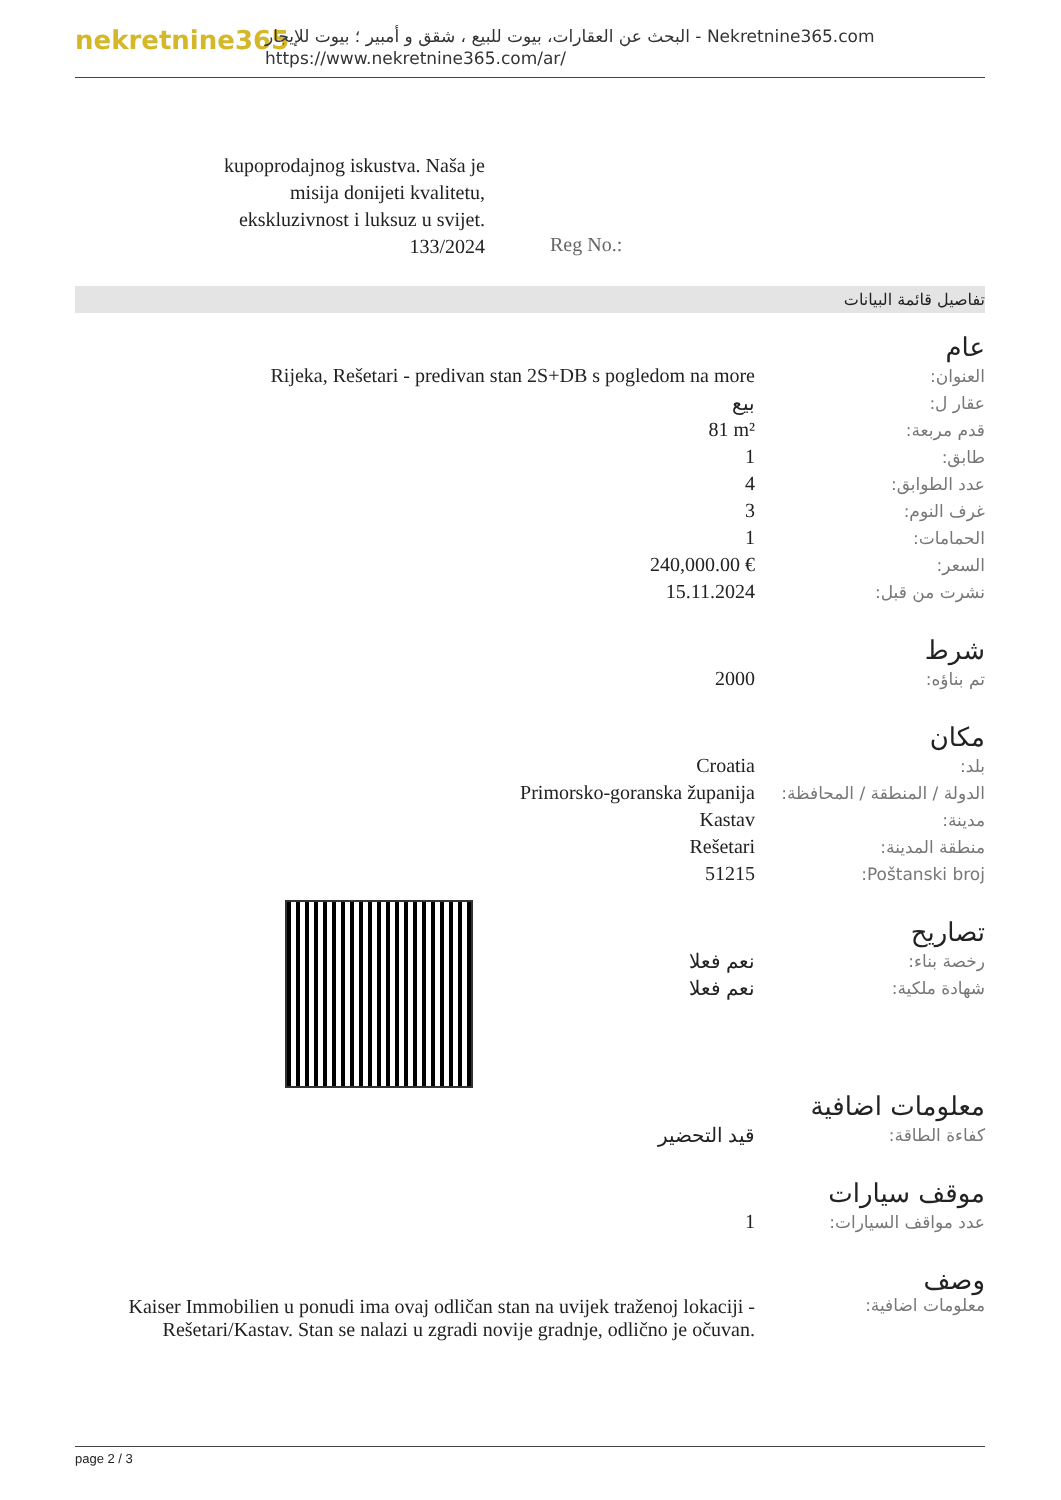nekretnine365
البحث عن العقارات، بيوت للبيع ، شقق و أمبير ؛ بيوت للإيجار - Nekretnine365.com
https://www.nekretnine365.com/ar/
kupoprodajnog iskustva. Naša je misija donijeti kvalitetu, ekskluzivnost i luksuz u svijet.
133/2024
Reg No.:
تفاصيل قائمة البيانات
عام
| العنوان: | Rijeka, Rešetari - predivan stan 2S+DB s pogledom na more |
| عقار ل: | بيع |
| قدم مربعة: | 81 m² |
| طابق: | 1 |
| عدد الطوابق: | 4 |
| غرف النوم: | 3 |
| الحمامات: | 1 |
| السعر: | 240,000.00 € |
| نشرت من قبل: | 15.11.2024 |
شرط
| تم بناؤه: | 2000 |
مكان
| بلد: | Croatia |
| الدولة / المنطقة / المحافظة: | Primorsko-goranska županija |
| مدينة: | Kastav |
| منطقة المدينة: | Rešetari |
| Poštanski broj: | 51215 |
تصاريح
| رخصة بناء: | نعم فعلا |
| شهادة ملكية: | نعم فعلا |
معلومات اضافية
| كفاءة الطاقة: | قيد التحضير |
موقف سيارات
| عدد مواقف السيارات: | 1 |
وصف
| معلومات اضافية: | Kaiser Immobilien u ponudi ima ovaj odličan stan na uvijek traženoj lokaciji - Rešetari/Kastav. Stan se nalazi u zgradi novije gradnje, odlično je očuvan. |
page 2 / 3